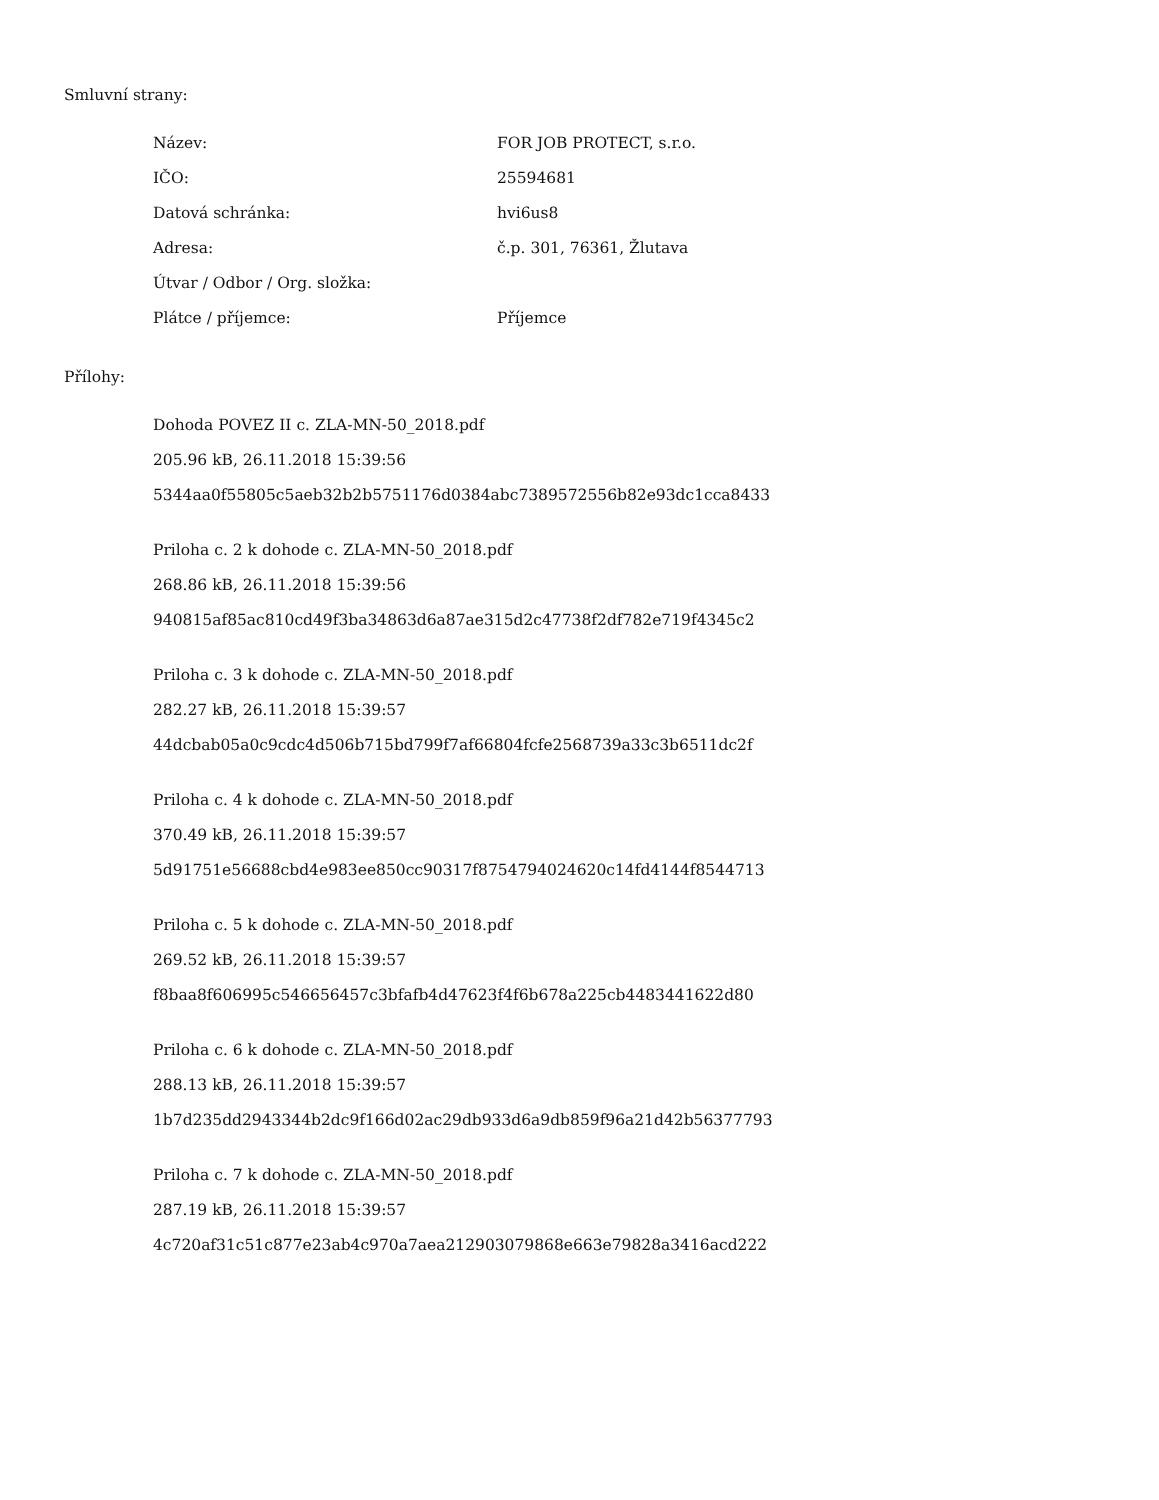Smluvní strany:
| Název: | FOR JOB PROTECT, s.r.o. |
| IČO: | 25594681 |
| Datová schránka: | hvi6us8 |
| Adresa: | č.p. 301, 76361, Žlutava |
| Útvar / Odbor / Org. složka: | |
| Plátce / příjemce: | Příjemce |
Přílohy:
Dohoda POVEZ II c. ZLA-MN-50_2018.pdf
205.96 kB, 26.11.2018 15:39:56
5344aa0f55805c5aeb32b2b5751176d0384abc7389572556b82e93dc1cca8433
Priloha c. 2 k dohode c. ZLA-MN-50_2018.pdf
268.86 kB, 26.11.2018 15:39:56
940815af85ac810cd49f3ba34863d6a87ae315d2c47738f2df782e719f4345c2
Priloha c. 3 k dohode c. ZLA-MN-50_2018.pdf
282.27 kB, 26.11.2018 15:39:57
44dcbab05a0c9cdc4d506b715bd799f7af66804fcfe2568739a33c3b6511dc2f
Priloha c. 4 k dohode c. ZLA-MN-50_2018.pdf
370.49 kB, 26.11.2018 15:39:57
5d91751e56688cbd4e983ee850cc90317f8754794024620c14fd4144f8544713
Priloha c. 5 k dohode c. ZLA-MN-50_2018.pdf
269.52 kB, 26.11.2018 15:39:57
f8baa8f606995c546656457c3bfafb4d47623f4f6b678a225cb4483441622d80
Priloha c. 6 k dohode c. ZLA-MN-50_2018.pdf
288.13 kB, 26.11.2018 15:39:57
1b7d235dd2943344b2dc9f166d02ac29db933d6a9db859f96a21d42b56377793
Priloha c. 7 k dohode c. ZLA-MN-50_2018.pdf
287.19 kB, 26.11.2018 15:39:57
4c720af31c51c877e23ab4c970a7aea212903079868e663e79828a3416acd222